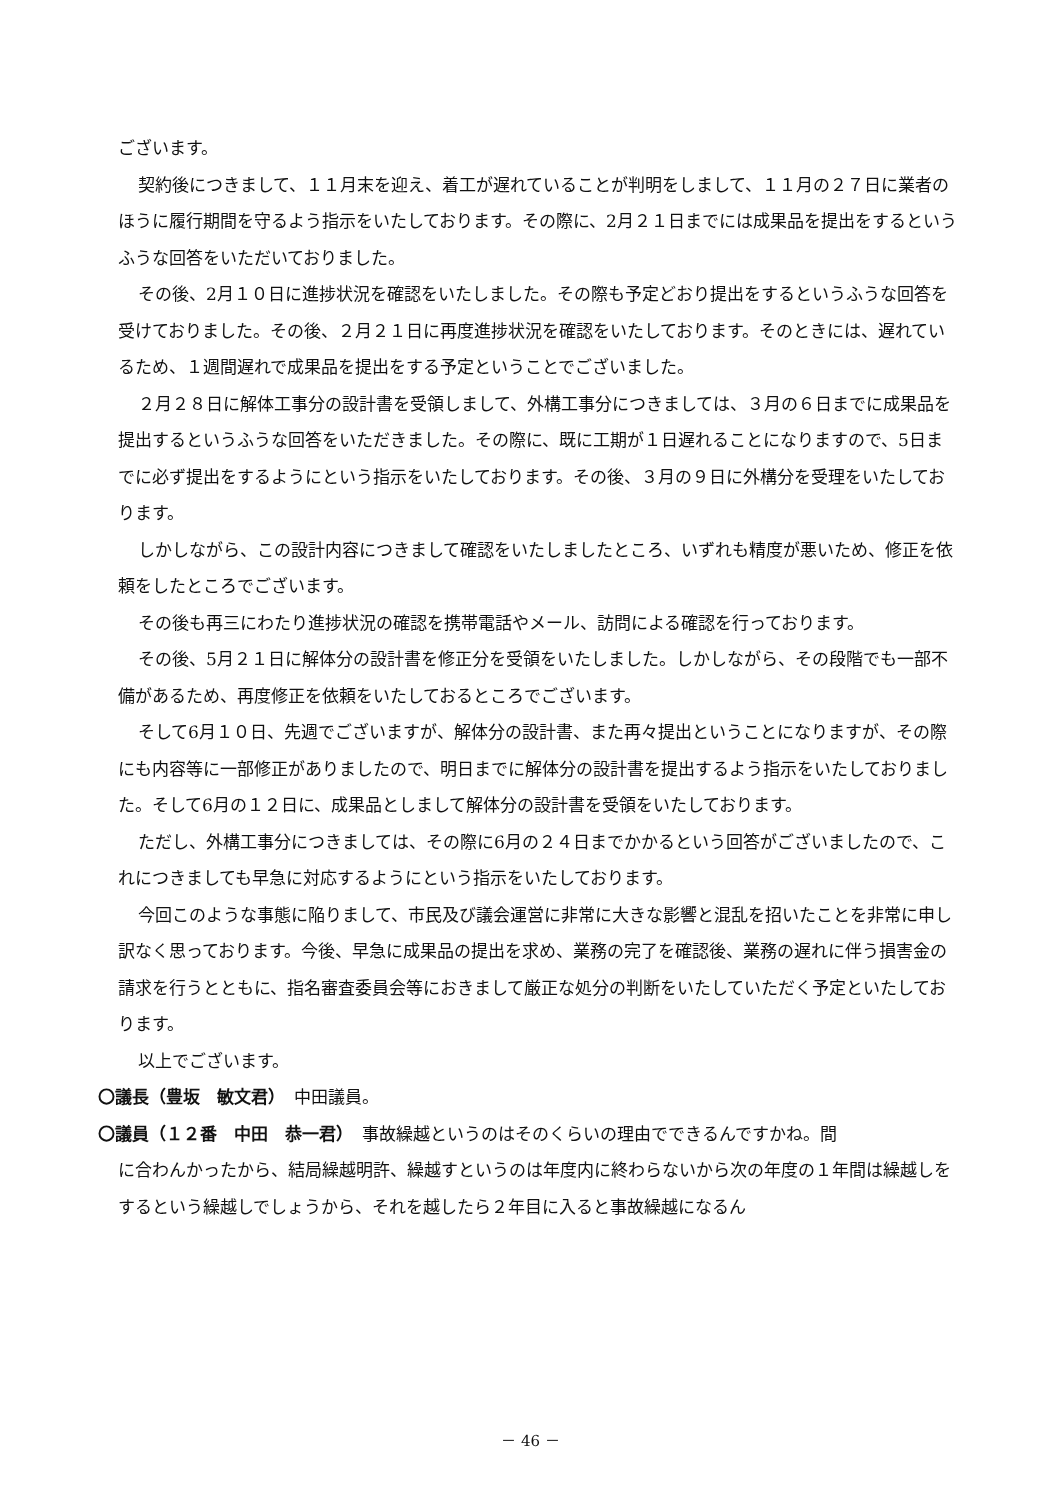ございます。
契約後につきまして、１１月末を迎え、着工が遅れていることが判明をしまして、１１月の２７日に業者のほうに履行期間を守るよう指示をいたしております。その際に、2月２１日までには成果品を提出をするというふうな回答をいただいておりました。
その後、2月１０日に進捗状況を確認をいたしました。その際も予定どおり提出をするというふうな回答を受けておりました。その後、２月２１日に再度進捗状況を確認をいたしております。そのときには、遅れているため、１週間遅れで成果品を提出をする予定ということでございました。
２月２８日に解体工事分の設計書を受領しまして、外構工事分につきましては、３月の６日までに成果品を提出するというふうな回答をいただきました。その際に、既に工期が１日遅れることになりますので、5日までに必ず提出をするようにという指示をいたしております。その後、３月の９日に外構分を受理をいたしております。
しかしながら、この設計内容につきまして確認をいたしましたところ、いずれも精度が悪いため、修正を依頼をしたところでございます。
その後も再三にわたり進捗状況の確認を携帯電話やメール、訪問による確認を行っております。
その後、5月２１日に解体分の設計書を修正分を受領をいたしました。しかしながら、その段階でも一部不備があるため、再度修正を依頼をいたしておるところでございます。
そして6月１０日、先週でございますが、解体分の設計書、また再々提出ということになりますが、その際にも内容等に一部修正がありましたので、明日までに解体分の設計書を提出するよう指示をいたしておりました。そして6月の１２日に、成果品としまして解体分の設計書を受領をいたしております。
ただし、外構工事分につきましては、その際に6月の２４日までかかるという回答がございましたので、これにつきましても早急に対応するようにという指示をいたしております。
今回このような事態に陥りまして、市民及び議会運営に非常に大きな影響と混乱を招いたことを非常に申し訳なく思っております。今後、早急に成果品の提出を求め、業務の完了を確認後、業務の遅れに伴う損害金の請求を行うとともに、指名審査委員会等におきまして厳正な処分の判断をいたしていただく予定といたしております。
以上でございます。
〇議長（豊坂　敏文君）　中田議員。
〇議員（１２番　中田　恭一君）　事故繰越というのはそのくらいの理由でできるんですかね。間
に合わんかったから、結局繰越明許、繰越すというのは年度内に終わらないから次の年度の１年間は繰越しをするという繰越しでしょうから、それを越したら２年目に入ると事故繰越になるん
－ 46 －